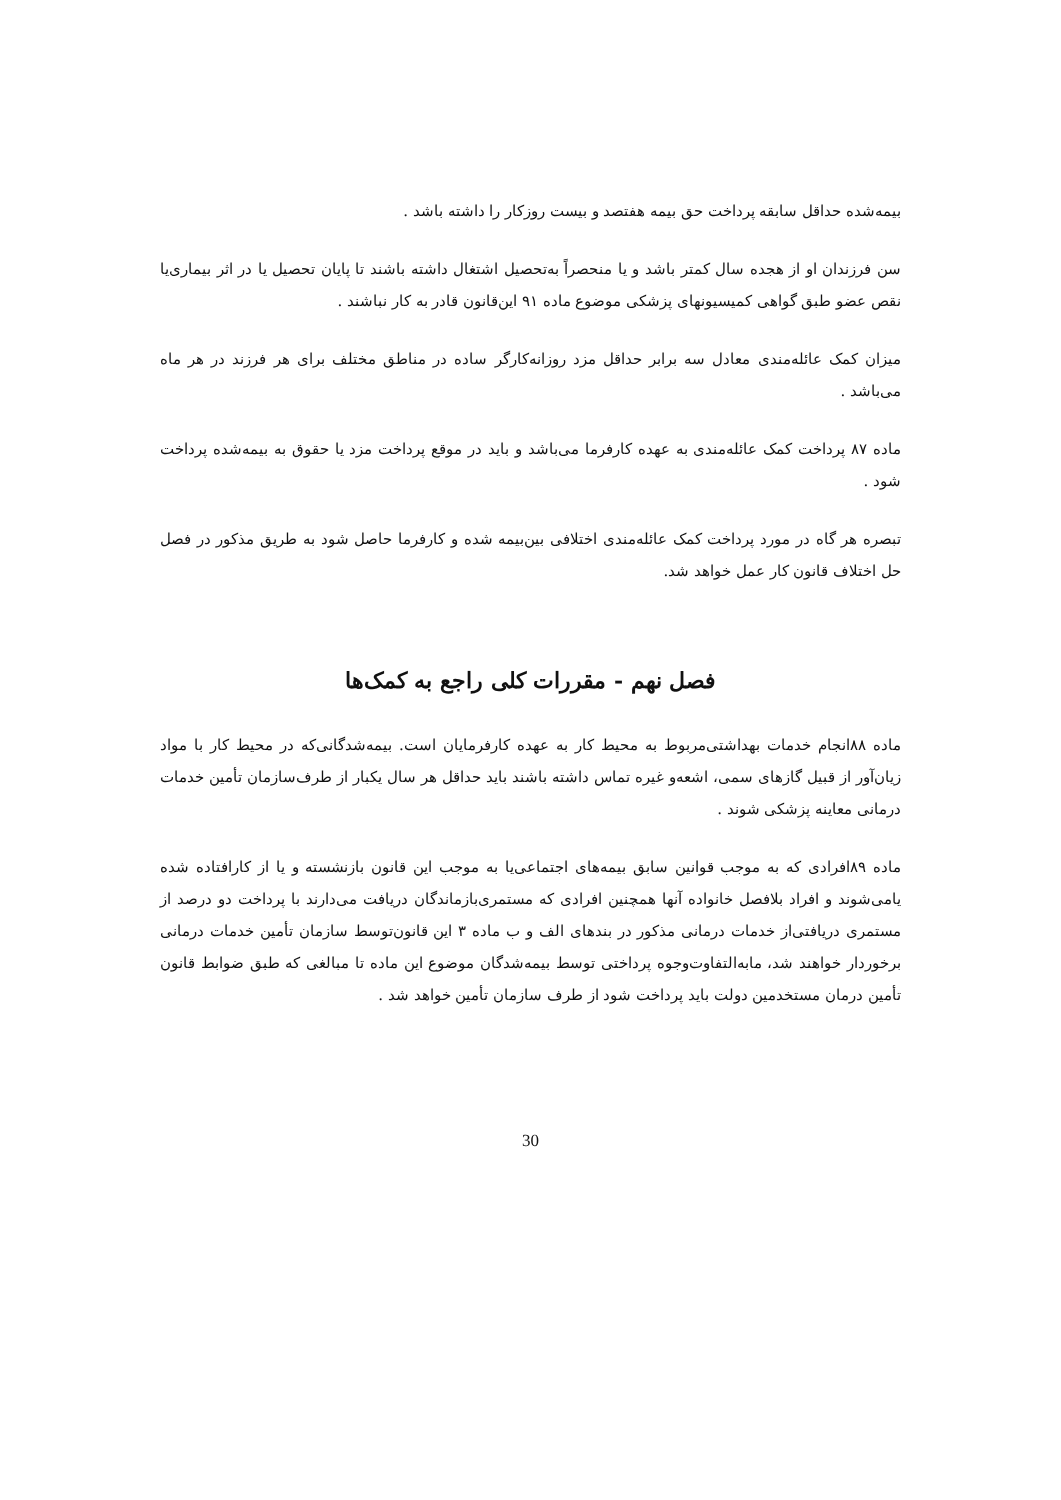بیمه‌شده حداقل سابقه پرداخت حق بیمه هفتصد و بیست روزکار را داشته باشد .
سن فرزندان او از هجده سال کمتر باشد و یا منحصراً به‌تحصیل اشتغال داشته باشند تا پایان تحصیل یا در اثر بیماری‌یا نقص عضو طبق گواهی کمیسیونهای پزشکی موضوع ماده ۹۱ این‌قانون قادر به کار نباشند .
میزان کمک عائله‌مندی معادل سه برابر حداقل مزد روزانه‌کارگر ساده در مناطق مختلف برای هر فرزند در هر ماه می‌باشد .
ماده ۸۷ پرداخت کمک عائله‌مندی به عهده کارفرما می‌باشد و باید در موقع پرداخت مزد یا حقوق به بیمه‌شده پرداخت شود .
تبصره هر گاه در مورد پرداخت کمک عائله‌مندی اختلافی بین‌بیمه شده و کارفرما حاصل شود به طریق مذکور در فصل حل اختلاف قانون کار عمل خواهد شد.
فصل نهم - مقررات کلی راجع به کمک‌ها
ماده ۸۸انجام خدمات بهداشتی‌مربوط به محیط کار به عهده کارفرمایان است. بیمه‌شدگانی‌که در محیط کار با مواد زیان‌آور از قبیل گازهای سمی، اشعه‌و غیره تماس داشته باشند باید حداقل هر سال یکبار از طرف‌سازمان تأمین خدمات درمانی معاینه پزشکی شوند .
ماده ۸۹افرادی که به موجب قوانین سابق بیمه‌های اجتماعی‌یا به موجب این قانون بازنشسته و یا از کارافتاده شده یامی‌شوند و افراد بلافصل خانواده آنها همچنین افرادی که مستمری‌بازماندگان دریافت می‌دارند با پرداخت دو درصد از مستمری دریافتی‌از خدمات درمانی مذکور در بندهای الف و ب ماده ۳ این قانون‌توسط سازمان تأمین خدمات درمانی برخوردار خواهند شد، مابه‌التفاوت‌وجوه پرداختی توسط بیمه‌شدگان موضوع این ماده تا مبالغی که طبق ضوابط قانون تأمین درمان مستخدمین دولت باید پرداخت شود از طرف سازمان تأمین خواهد شد .
30